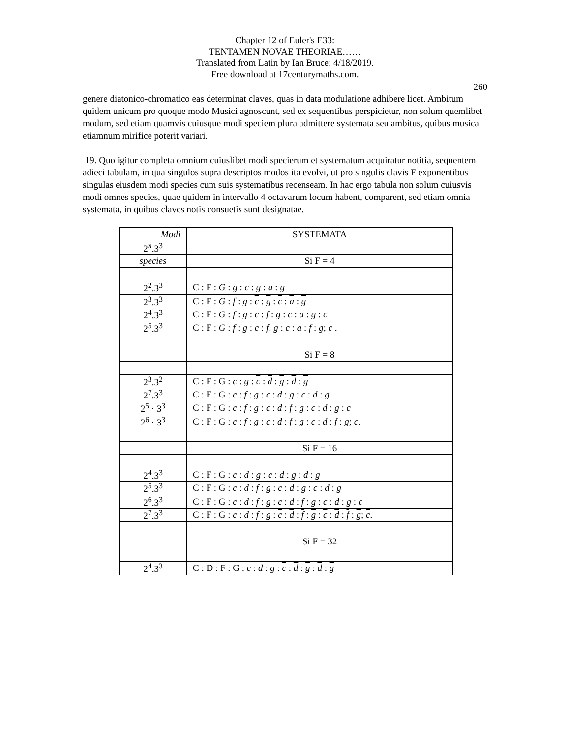Chapter 12 of Euler's E33:
TENTAMEN NOVAE THEORIAE……
Translated from Latin by Ian Bruce; 4/18/2019.
Free download at 17centurymaths.com.
260
genere diatonico-chromatico eas determinat claves, quas in data modulatione adhibere licet. Ambitum quidem unicum pro quoque modo Musici agnoscunt, sed ex sequentibus perspicietur, non solum quemlibet modum, sed etiam quamvis cuiusque modi speciem plura admittere systemata seu ambitus, quibus musica etiamnum mirifice poterit variari.
19. Quo igitur completa omnium cuiuslibet modi specierum et systematum acquiratur notitia, sequentem adieci tabulam, in qua singulos supra descriptos modos ita evolvi, ut pro singulis clavis F exponentibus singulas eiusdem modi species cum suis systematibus recenseam. In hac ergo tabula non solum cuiusvis modi omnes species, quae quidem in intervallo 4 octavarum locum habent, comparent, sed etiam omnia systemata, in quibus claves notis consuetis sunt designatae.
| Modi | SYSTEMATA |
| 2<sup>n</sup>.3<sup>3</sup> | |
| species | Si F = 4 |
| 2<sup>2</sup>.3<sup>3</sup> | C : F : G : g : c : g : a : g |
| 2<sup>3</sup>.3<sup>3</sup> | C : F : G : f : g : c : g : c : a : g |
| 2<sup>4</sup>.3<sup>3</sup> | C : F : G : f : g : c : f : g : c : a : g : c |
| 2<sup>5</sup>.3<sup>3</sup> | C : F : G : f : g : c : f ; g : c : a : f : g ; c . |
| | Si F = 8 |
| 2<sup>3</sup>.3<sup>2</sup> | C : F : G : c : g : c : d : g : d : g |
| 2<sup>7</sup>.3<sup>3</sup> | C : F : G : c : f : g : c : d : g : c : d : g |
| 2<sup>5</sup> · 3<sup>3</sup> | C : F : G : c : f : g : c : d : f : g : c : d : g : c |
| 2<sup>6</sup> · 3<sup>3</sup> | C : F : G : c : f : g : c : d : f : g : c : d : f : g ; c . |
| | Si F = 16 |
| 2<sup>4</sup>.3<sup>3</sup> | C : F : G : c : d : g : c : d : g : d : g |
| 2<sup>5</sup>.3<sup>3</sup> | C : F : G : c : d : f : g : c : d : g : c : d : g |
| 2<sup>6</sup>.3<sup>3</sup> | C : F : G : c : d : f : g : c : d : f : g : c : d : g : c |
| 2<sup>7</sup>.3<sup>3</sup> | C : F : G : c : d : f : g : c : d : f : g : c : d : f : g ; c . |
| | Si F = 32 |
| 2<sup>4</sup>.3<sup>3</sup> | C : D : F : G : c : d : g : c : d : g : d : g |